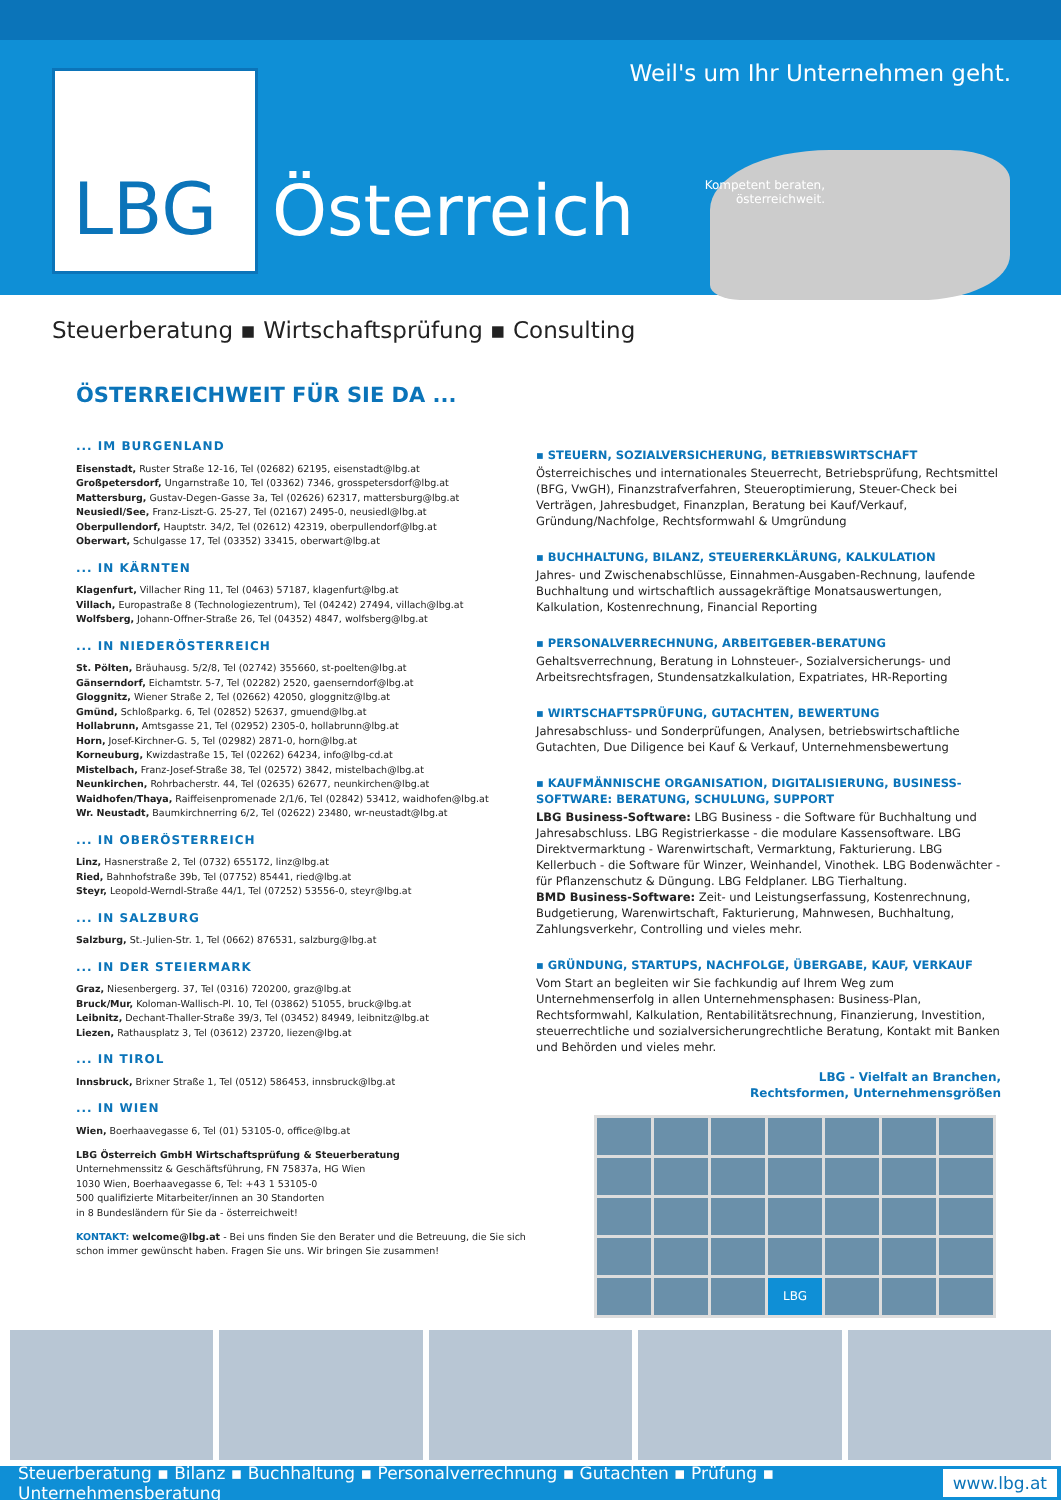LBG
Weil's um Ihr Unternehmen geht.
Kompetent beraten, österreichweit.
Österreich
Steuerberatung ▪ Wirtschaftsprüfung ▪ Consulting
ÖSTERREICHWEIT FÜR SIE DA ...
... IM BURGENLAND
Eisenstadt, Ruster Straße 12-16, Tel (02682) 62195, eisenstadt@lbg.at
Großpetersdorf, Ungarnstraße 10, Tel (03362) 7346, grosspetersdorf@lbg.at
Mattersburg, Gustav-Degen-Gasse 3a, Tel (02626) 62317, mattersburg@lbg.at
Neusiedl/See, Franz-Liszt-G. 25-27, Tel (02167) 2495-0, neusiedl@lbg.at
Oberpullendorf, Hauptstr. 34/2, Tel (02612) 42319, oberpullendorf@lbg.at
Oberwart, Schulgasse 17, Tel (03352) 33415, oberwart@lbg.at
... IN KÄRNTEN
Klagenfurt, Villacher Ring 11, Tel (0463) 57187, klagenfurt@lbg.at
Villach, Europastraße 8 (Technologiezentrum), Tel (04242) 27494, villach@lbg.at
Wolfsberg, Johann-Offner-Straße 26, Tel (04352) 4847, wolfsberg@lbg.at
... IN NIEDERÖSTERREICH
St. Pölten, Bräuhausg. 5/2/8, Tel (02742) 355660, st-poelten@lbg.at
Gänserndorf, Eichamtstr. 5-7, Tel (02282) 2520, gaenserndorf@lbg.at
Gloggnitz, Wiener Straße 2, Tel (02662) 42050, gloggnitz@lbg.at
Gmünd, Schloßparkg. 6, Tel (02852) 52637, gmuend@lbg.at
Hollabrunn, Amtsgasse 21, Tel (02952) 2305-0, hollabrunn@lbg.at
Horn, Josef-Kirchner-G. 5, Tel (02982) 2871-0, horn@lbg.at
Korneuburg, Kwizdastraße 15, Tel (02262) 64234, info@lbg-cd.at
Mistelbach, Franz-Josef-Straße 38, Tel (02572) 3842, mistelbach@lbg.at
Neunkirchen, Rohrbacherstr. 44, Tel (02635) 62677, neunkirchen@lbg.at
Waidhofen/Thaya, Raiffeisenpromenade 2/1/6, Tel (02842) 53412, waidhofen@lbg.at
Wr. Neustadt, Baumkirchnerring 6/2, Tel (02622) 23480, wr-neustadt@lbg.at
... IN OBERÖSTERREICH
Linz, Hasnerstraße 2, Tel (0732) 655172, linz@lbg.at
Ried, Bahnhofstraße 39b, Tel (07752) 85441, ried@lbg.at
Steyr, Leopold-Werndl-Straße 44/1, Tel (07252) 53556-0, steyr@lbg.at
... IN SALZBURG
Salzburg, St.-Julien-Str. 1, Tel (0662) 876531, salzburg@lbg.at
... IN DER STEIERMARK
Graz, Niesenbergerg. 37, Tel (0316) 720200, graz@lbg.at
Bruck/Mur, Koloman-Wallisch-Pl. 10, Tel (03862) 51055, bruck@lbg.at
Leibnitz, Dechant-Thaller-Straße 39/3, Tel (03452) 84949, leibnitz@lbg.at
Liezen, Rathausplatz 3, Tel (03612) 23720, liezen@lbg.at
... IN TIROL
Innsbruck, Brixner Straße 1, Tel (0512) 586453, innsbruck@lbg.at
... IN WIEN
Wien, Boerhaavegasse 6, Tel (01) 53105-0, office@lbg.at
LBG Österreich GmbH Wirtschaftsprüfung & Steuerberatung
Unternehmenssitz & Geschäftsführung, FN 75837a, HG Wien
1030 Wien, Boerhaavegasse 6, Tel: +43 1 53105-0
500 qualifizierte Mitarbeiter/innen an 30 Standorten
in 8 Bundesländern für Sie da - österreichweit!
KONTAKT: welcome@lbg.at - Bei uns finden Sie den Berater und die Betreuung, die Sie sich schon immer gewünscht haben. Fragen Sie uns. Wir bringen Sie zusammen!
▪ STEUERN, SOZIALVERSICHERUNG, BETRIEBSWIRTSCHAFT
Österreichisches und internationales Steuerrecht, Betriebsprüfung, Rechtsmittel (BFG, VwGH), Finanzstrafverfahren, Steueroptimierung, Steuer-Check bei Verträgen, Jahresbudget, Finanzplan, Beratung bei Kauf/Verkauf, Gründung/Nachfolge, Rechtsformwahl & Umgründung
▪ BUCHHALTUNG, BILANZ, STEUERERKLÄRUNG, KALKULATION
Jahres- und Zwischenabschlüsse, Einnahmen-Ausgaben-Rechnung, laufende Buchhaltung und wirtschaftlich aussagekräftige Monatsauswertungen, Kalkulation, Kostenrechnung, Financial Reporting
▪ PERSONALVERRECHNUNG, ARBEITGEBER-BERATUNG
Gehaltsverrechnung, Beratung in Lohnsteuer-, Sozialversicherungs- und Arbeitsrechtsfragen, Stundensatzkalkulation, Expatriates, HR-Reporting
▪ WIRTSCHAFTSPRÜFUNG, GUTACHTEN, BEWERTUNG
Jahresabschluss- und Sonderprüfungen, Analysen, betriebswirtschaftliche Gutachten, Due Diligence bei Kauf & Verkauf, Unternehmensbewertung
▪ KAUFMÄNNISCHE ORGANISATION, DIGITALISIERUNG, BUSINESS-SOFTWARE: BERATUNG, SCHULUNG, SUPPORT
LBG Business-Software: LBG Business - die Software für Buchhaltung und Jahresabschluss. LBG Registrierkasse - die modulare Kassensoftware. LBG Direktvermarktung - Warenwirtschaft, Vermarktung, Fakturierung. LBG Kellerbuch - die Software für Winzer, Weinhandel, Vinothek. LBG Bodenwächter - für Pflanzenschutz & Düngung. LBG Feldplaner. LBG Tierhaltung.
BMD Business-Software: Zeit- und Leistungserfassung, Kostenrechnung, Budgetierung, Warenwirtschaft, Fakturierung, Mahnwesen, Buchhaltung, Zahlungsverkehr, Controlling und vieles mehr.
▪ GRÜNDUNG, STARTUPS, NACHFOLGE, ÜBERGABE, KAUF, VERKAUF
Vom Start an begleiten wir Sie fachkundig auf Ihrem Weg zum Unternehmenserfolg in allen Unternehmensphasen: Business-Plan, Rechtsformwahl, Kalkulation, Rentabilitätsrechnung, Finanzierung, Investition, steuerrechtliche und sozialversicherungrechtliche Beratung, Kontakt mit Banken und Behörden und vieles mehr.
LBG - Vielfalt an Branchen,
Rechtsformen, Unternehmensgrößen
LBG
Steuerberatung ▪ Bilanz ▪ Buchhaltung ▪ Personalverrechnung ▪ Gutachten ▪ Prüfung ▪ Unternehmensberatung www.lbg.at